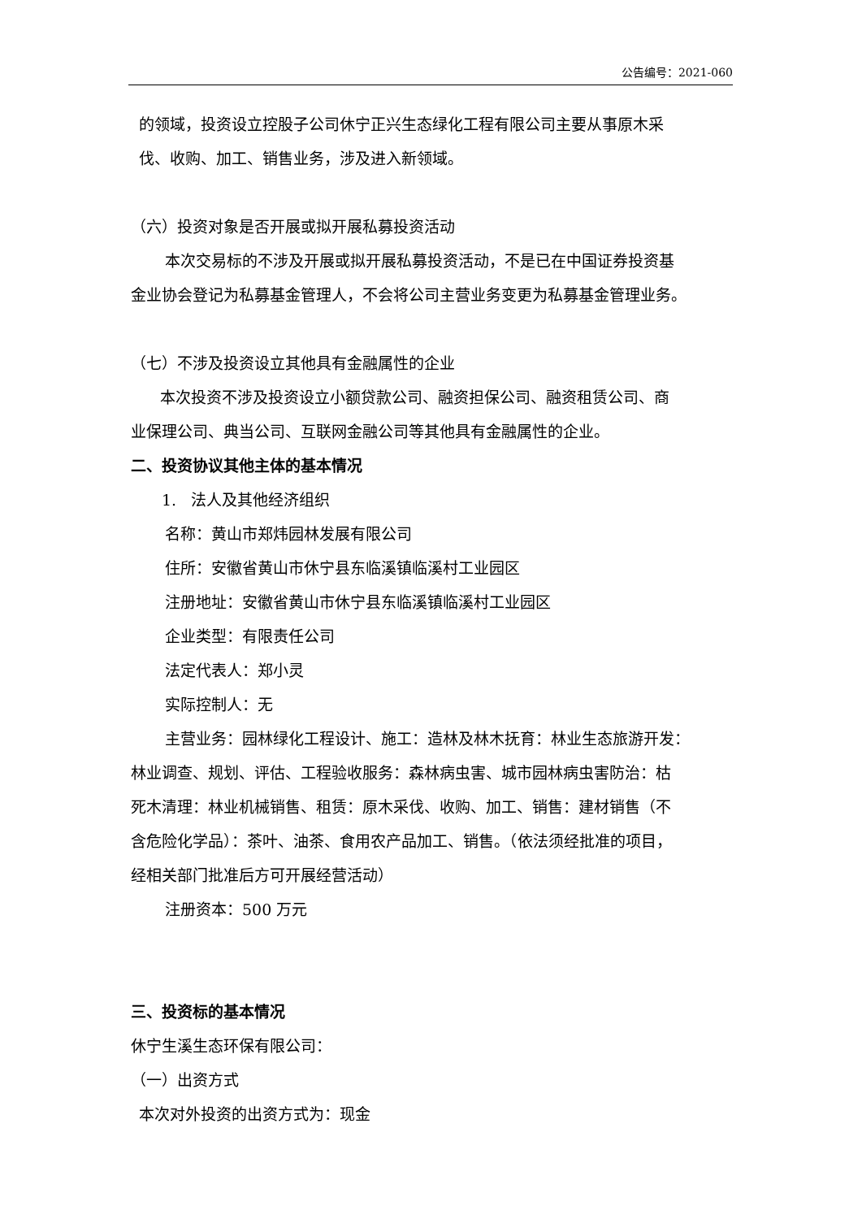公告编号：2021-060
的领域，投资设立控股子公司休宁正兴生态绿化工程有限公司主要从事原木采
伐、收购、加工、销售业务，涉及进入新领域。
（六）投资对象是否开展或拟开展私募投资活动
本次交易标的不涉及开展或拟开展私募投资活动，不是已在中国证券投资基
金业协会登记为私募基金管理人，不会将公司主营业务变更为私募基金管理业务。
（七）不涉及投资设立其他具有金融属性的企业
本次投资不涉及投资设立小额贷款公司、融资担保公司、融资租赁公司、商
业保理公司、典当公司、互联网金融公司等其他具有金融属性的企业。
二、投资协议其他主体的基本情况
1. 法人及其他经济组织
名称：黄山市郑炜园林发展有限公司
住所：安徽省黄山市休宁县东临溪镇临溪村工业园区
注册地址：安徽省黄山市休宁县东临溪镇临溪村工业园区
企业类型：有限责任公司
法定代表人：郑小灵
实际控制人：无
主营业务：园林绿化工程设计、施工：造林及林木抚育：林业生态旅游开发：
林业调查、规划、评估、工程验收服务：森林病虫害、城市园林病虫害防治：枯
死木清理：林业机械销售、租赁：原木采伐、收购、加工、销售：建材销售（不
含危险化学品）：茶叶、油茶、食用农产品加工、销售。（依法须经批准的项目，
经相关部门批准后方可开展经营活动）
注册资本：500 万元
三、投资标的基本情况
休宁生溪生态环保有限公司：
（一）出资方式
本次对外投资的出资方式为：现金